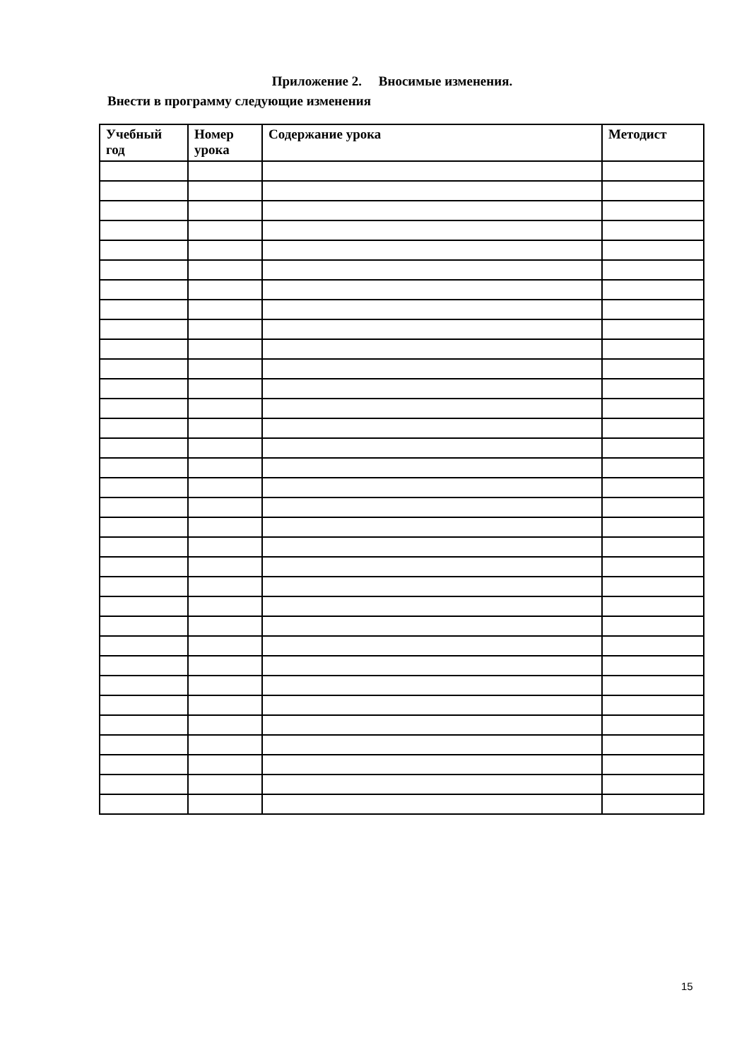Приложение 2. Вносимые изменения.
Внести в программу следующие изменения
| Учебный год | Номер урока | Содержание урока | Методист |
| --- | --- | --- | --- |
15